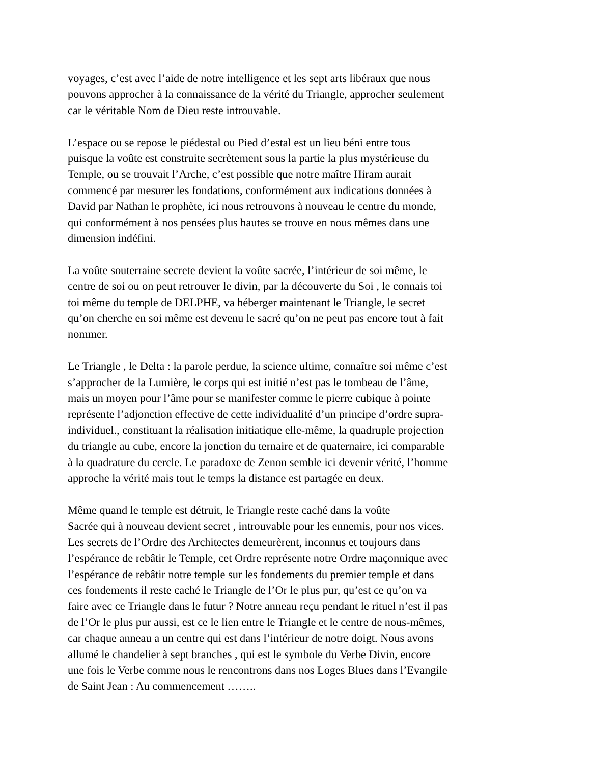voyages, c’est avec l’aide de notre intelligence et les sept arts libéraux que nous pouvons approcher à la connaissance de la vérité du Triangle, approcher seulement car le véritable Nom de Dieu reste introuvable.
L’espace ou se repose le piédestal ou Pied d’estal est un lieu béni entre tous puisque la voûte est construite secrètement sous la partie la plus mystérieuse du Temple, ou se trouvait l’Arche, c’est possible que notre maître Hiram aurait commencé par mesurer les fondations, conformément aux indications données à David par Nathan le prophète, ici nous retrouvons à nouveau le centre du monde, qui conformément à nos pensées plus hautes se trouve en nous mêmes dans une dimension indéfini.
La voûte souterraine secrete devient la voûte sacrée, l’intérieur de soi même, le centre de soi ou on peut retrouver le divin, par la découverte du Soi , le connais toi toi même du temple de DELPHE, va héberger maintenant le Triangle, le secret qu’on cherche en soi même est devenu le sacré qu’on ne peut pas encore tout à fait nommer.
Le Triangle , le Delta : la parole perdue, la science ultime, connaître soi même c’est s’approcher de la Lumière, le corps qui est initié n’est pas le tombeau de l’âme, mais un moyen pour l’âme pour se manifester comme le pierre cubique à pointe représente l’adjonction effective de cette individualité d’un principe d’ordre supra- individuel., constituant la réalisation initiatique elle-même, la quadruple projection du triangle au cube, encore la jonction du ternaire et de quaternaire, ici comparable à la quadrature du cercle. Le paradoxe de Zenon semble ici devenir vérité, l’homme approche la vérité mais tout le temps la distance est partagée en deux.
Même quand le temple est détruit, le Triangle reste caché dans la voûte Sacrée qui à nouveau devient secret , introuvable pour les ennemis, pour nos vices. Les secrets de l’Ordre des Architectes demeurèrent, inconnus et toujours dans l’espérance de rebâtir le Temple, cet Ordre représente notre Ordre maçonnique avec l’espérance de rebâtir notre temple sur les fondements du premier temple et dans ces fondements il reste caché le Triangle de l’Or le plus pur, qu’est ce qu’on va faire avec ce Triangle dans le futur ? Notre anneau reçu pendant le rituel n’est il pas de l’Or le plus pur aussi, est ce le lien entre le Triangle et le centre de nous-mêmes, car chaque anneau a un centre qui est dans l’intérieur de notre doigt. Nous avons allumé le chandelier à sept branches , qui est le symbole du Verbe Divin, encore une fois le Verbe comme nous le rencontrons dans nos Loges Blues dans l’Evangile de Saint Jean : Au commencement ……..